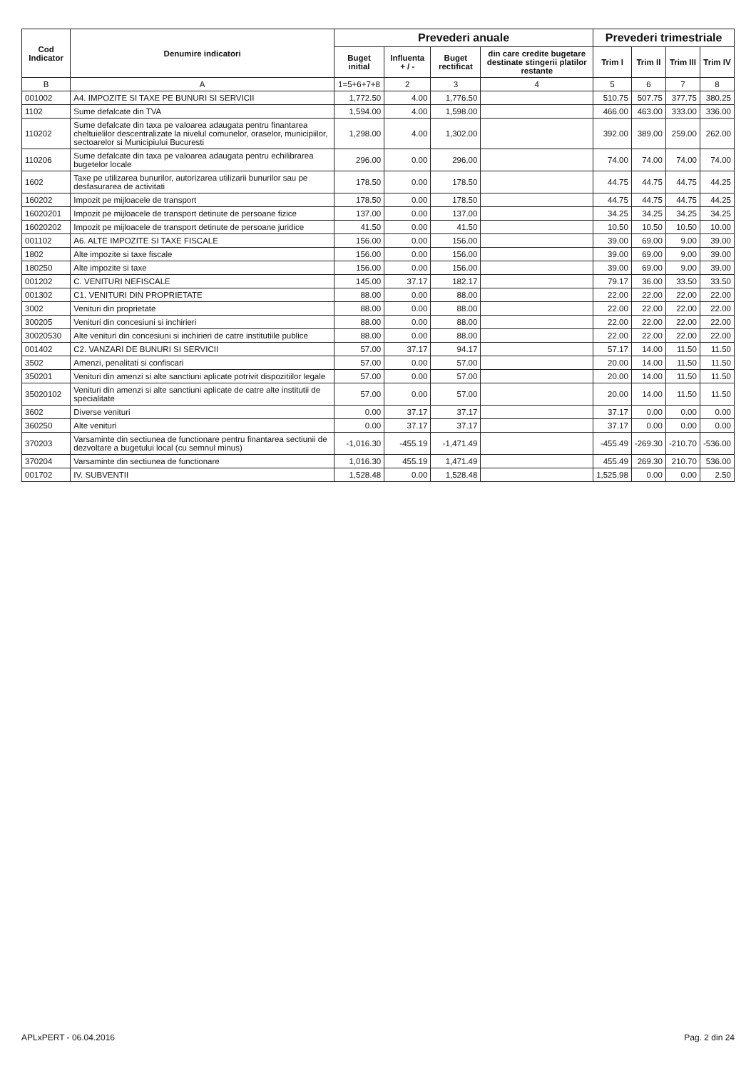| Cod Indicator | Denumire indicatori | Prevederi anuale | | | | Prevederi trimestriale | | | |
| --- | --- | --- | --- | --- | --- | --- | --- | --- | --- |
| | | Buget initial | Influenta + / - | Buget rectificat | din care credite bugetare destinate stingerii platilor restante | Trim I | Trim II | Trim III | Trim IV |
| B | A | 1=5+6+7+8 | 2 | 3 | 4 | 5 | 6 | 7 | 8 |
| 001002 | A4. IMPOZITE SI TAXE PE BUNURI SI SERVICII | 1,772.50 | 4.00 | 1,776.50 | | 510.75 | 507.75 | 377.75 | 380.25 |
| 1102 | Sume defalcate din TVA | 1,594.00 | 4.00 | 1,598.00 | | 466.00 | 463.00 | 333.00 | 336.00 |
| 110202 | Sume defalcate din taxa pe valoarea adaugata pentru finantarea cheltuielilor descentralizate la nivelul comunelor, oraselor, municipiilor, sectoarelor si Municipiului Bucuresti | 1,298.00 | 4.00 | 1,302.00 | | 392.00 | 389.00 | 259.00 | 262.00 |
| 110206 | Sume defalcate din taxa pe valoarea adaugata pentru echilibrarea bugetelor locale | 296.00 | 0.00 | 296.00 | | 74.00 | 74.00 | 74.00 | 74.00 |
| 1602 | Taxe pe utilizarea bunurilor, autorizarea utilizarii bunurilor sau pe desfasurarea de activitati | 178.50 | 0.00 | 178.50 | | 44.75 | 44.75 | 44.75 | 44.25 |
| 160202 | Impozit pe mijloacele de transport | 178.50 | 0.00 | 178.50 | | 44.75 | 44.75 | 44.75 | 44.25 |
| 16020201 | Impozit pe mijloacele de transport detinute de persoane fizice | 137.00 | 0.00 | 137.00 | | 34.25 | 34.25 | 34.25 | 34.25 |
| 16020202 | Impozit pe mijloacele de transport detinute de persoane juridice | 41.50 | 0.00 | 41.50 | | 10.50 | 10.50 | 10.50 | 10.00 |
| 001102 | A6. ALTE IMPOZITE SI TAXE FISCALE | 156.00 | 0.00 | 156.00 | | 39.00 | 69.00 | 9.00 | 39.00 |
| 1802 | Alte impozite si taxe fiscale | 156.00 | 0.00 | 156.00 | | 39.00 | 69.00 | 9.00 | 39.00 |
| 180250 | Alte impozite si taxe | 156.00 | 0.00 | 156.00 | | 39.00 | 69.00 | 9.00 | 39.00 |
| 001202 | C. VENITURI NEFISCALE | 145.00 | 37.17 | 182.17 | | 79.17 | 36.00 | 33.50 | 33.50 |
| 001302 | C1. VENITURI DIN PROPRIETATE | 88.00 | 0.00 | 88.00 | | 22.00 | 22.00 | 22.00 | 22.00 |
| 3002 | Venituri din proprietate | 88.00 | 0.00 | 88.00 | | 22.00 | 22.00 | 22.00 | 22.00 |
| 300205 | Venituri din concesiuni si inchirieri | 88.00 | 0.00 | 88.00 | | 22.00 | 22.00 | 22.00 | 22.00 |
| 30020530 | Alte venituri din concesiuni si inchirieri de catre institutiile publice | 88.00 | 0.00 | 88.00 | | 22.00 | 22.00 | 22.00 | 22.00 |
| 001402 | C2. VANZARI DE BUNURI SI SERVICII | 57.00 | 37.17 | 94.17 | | 57.17 | 14.00 | 11.50 | 11.50 |
| 3502 | Amenzi, penalitati si confiscari | 57.00 | 0.00 | 57.00 | | 20.00 | 14.00 | 11.50 | 11.50 |
| 350201 | Venituri din amenzi si alte sanctiuni aplicate potrivit dispozitiilor legale | 57.00 | 0.00 | 57.00 | | 20.00 | 14.00 | 11.50 | 11.50 |
| 35020102 | Venituri din amenzi si alte sanctiuni aplicate de catre alte institutii de specialitate | 57.00 | 0.00 | 57.00 | | 20.00 | 14.00 | 11.50 | 11.50 |
| 3602 | Diverse venituri | 0.00 | 37.17 | 37.17 | | 37.17 | 0.00 | 0.00 | 0.00 |
| 360250 | Alte venituri | 0.00 | 37.17 | 37.17 | | 37.17 | 0.00 | 0.00 | 0.00 |
| 370203 | Varsaminte din sectiunea de functionare pentru finantarea sectiunii de dezvoltare a bugetului local (cu semnul minus) | -1,016.30 | -455.19 | -1,471.49 | | -455.49 | -269.30 | -210.70 | -536.00 |
| 370204 | Varsaminte din sectiunea de functionare | 1,016.30 | 455.19 | 1,471.49 | | 455.49 | 269.30 | 210.70 | 536.00 |
| 001702 | IV. SUBVENTII | 1,528.48 | 0.00 | 1,528.48 | | 1,525.98 | 0.00 | 0.00 | 2.50 |
APLxPERT - 06.04.2016 Pag. 2 din 24